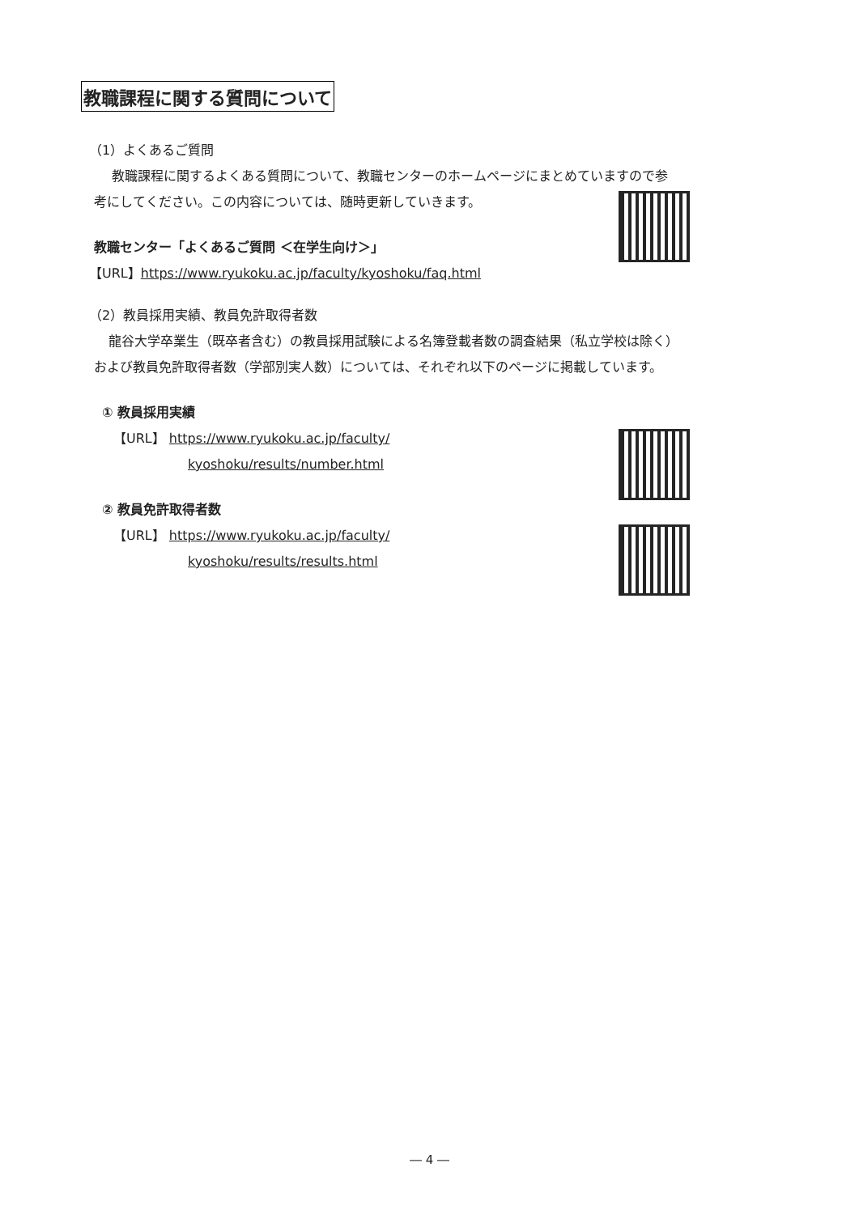教職課程に関する質問について
（1）よくあるご質問
教職課程に関するよくある質問について、教職センターのホームページにまとめていますので参
考にしてください。この内容については、随時更新していきます。
教職センター「よくあるご質問 ＜在学生向け＞」
【URL】https://www.ryukoku.ac.jp/faculty/kyoshoku/faq.html
（2）教員採用実績、教員免許取得者数
龍谷大学卒業生（既卒者含む）の教員採用試験による名簿登載者数の調査結果（私立学校は除く）
および教員免許取得者数（学部別実人数）については、それぞれ以下のページに掲載しています。
① 教員採用実績
【URL】 https://www.ryukoku.ac.jp/faculty/
kyoshoku/results/number.html
② 教員免許取得者数
【URL】 https://www.ryukoku.ac.jp/faculty/
kyoshoku/results/results.html
― 4 ―